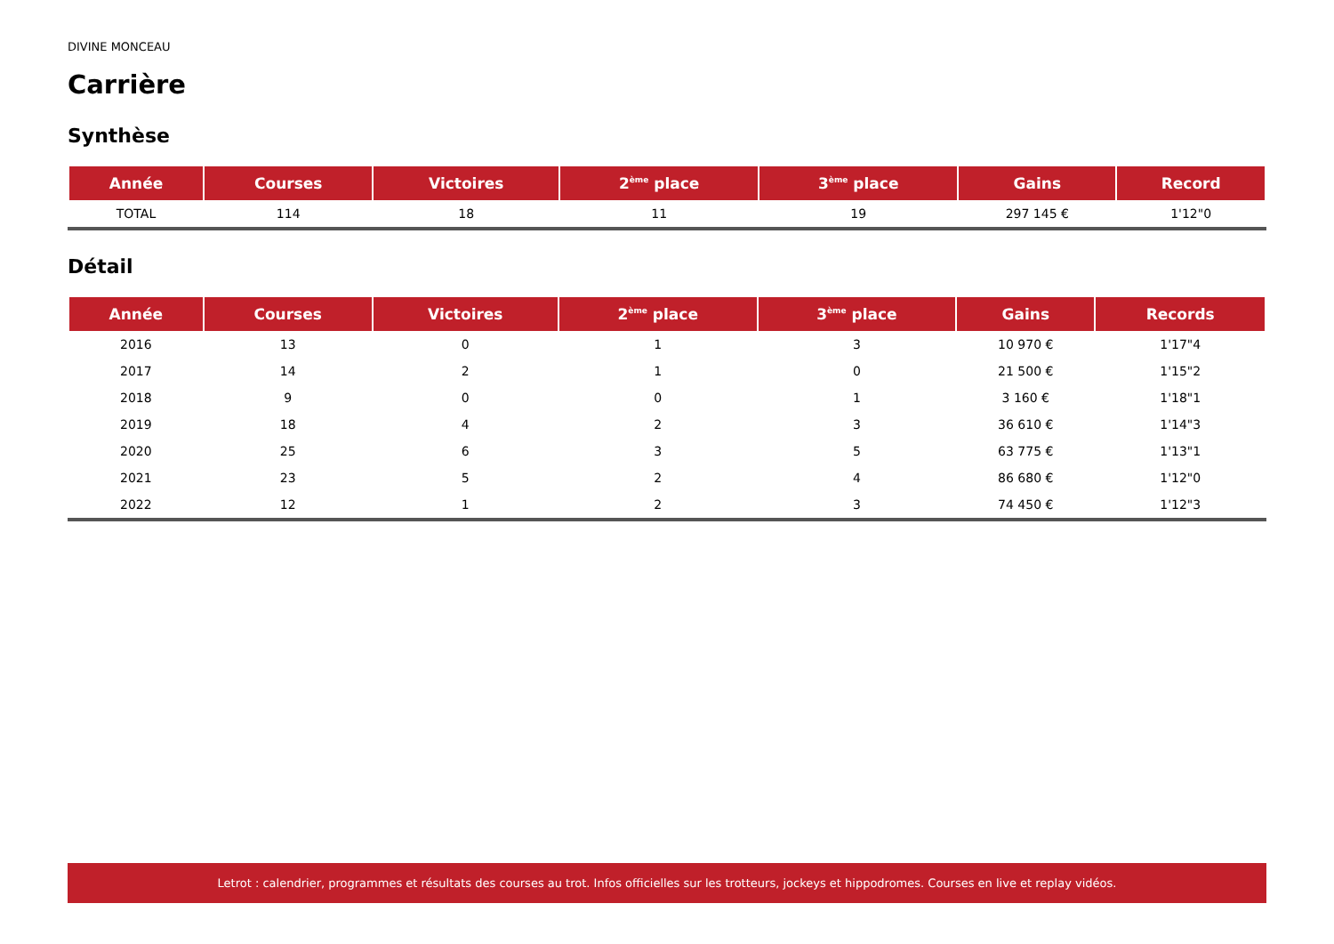DIVINE MONCEAU
Carrière
Synthèse
| Année | Courses | Victoires | 2<sup>ème</sup> place | 3<sup>ème</sup> place | Gains | Record |
| --- | --- | --- | --- | --- | --- | --- |
| TOTAL | 114 | 18 | 11 | 19 | 297 145 € | 1'12"0 |
Détail
| Année | Courses | Victoires | 2<sup>ème</sup> place | 3<sup>ème</sup> place | Gains | Records |
| --- | --- | --- | --- | --- | --- | --- |
| 2016 | 13 | 0 | 1 | 3 | 10 970 € | 1'17"4 |
| 2017 | 14 | 2 | 1 | 0 | 21 500 € | 1'15"2 |
| 2018 | 9 | 0 | 0 | 1 | 3 160 € | 1'18"1 |
| 2019 | 18 | 4 | 2 | 3 | 36 610 € | 1'14"3 |
| 2020 | 25 | 6 | 3 | 5 | 63 775 € | 1'13"1 |
| 2021 | 23 | 5 | 2 | 4 | 86 680 € | 1'12"0 |
| 2022 | 12 | 1 | 2 | 3 | 74 450 € | 1'12"3 |
Letrot : calendrier, programmes et résultats des courses au trot. Infos officielles sur les trotteurs, jockeys et hippodromes. Courses en live et replay vidéos.